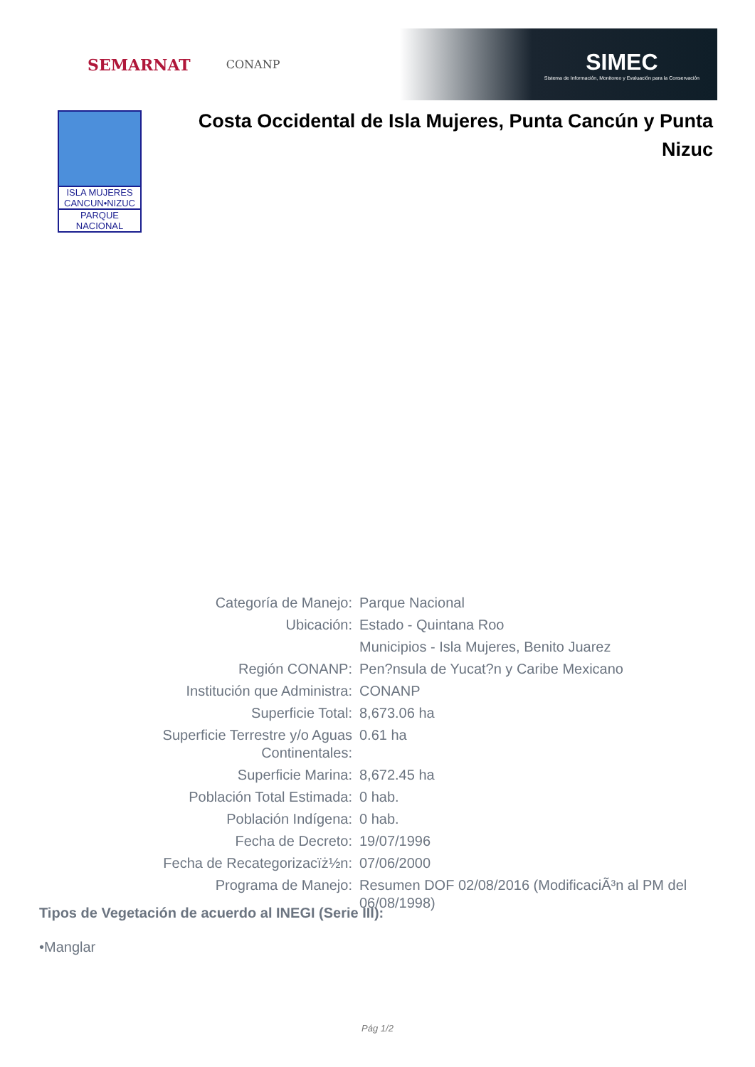SEMARNAT CONANP
SIMEC
Sistema de Información, Monitoreo y Evaluación para la Conservación
ISLA MUJERES
CANCUN•NIZUC
PARQUE NACIONAL
Costa Occidental de Isla Mujeres, Punta Cancún y Punta Nizuc
| Categoría de Manejo: | Parque Nacional |
| Ubicación: | Estado - Quintana Roo |
| | Municipios - Isla Mujeres, Benito Juarez |
| Región CONANP: | Pen?nsula de Yucat?n y Caribe Mexicano |
| Institución que Administra: | CONANP |
| Superficie Total: | 8,673.06 ha |
| Superficie Terrestre y/o Aguas Continentales: | 0.61 ha |
| Superficie Marina: | 8,672.45 ha |
| Población Total Estimada: | 0 hab. |
| Población Indígena: | 0 hab. |
| Fecha de Decreto: | 19/07/1996 |
| Fecha de Recategorizacïż½n: | 07/06/2000 |
| Programa de Manejo: | Resumen DOF 02/08/2016 (ModificaciÃ³n al PM del 06/08/1998) |
Tipos de Vegetación de acuerdo al INEGI (Serie III):
•Manglar
Pág 1/2